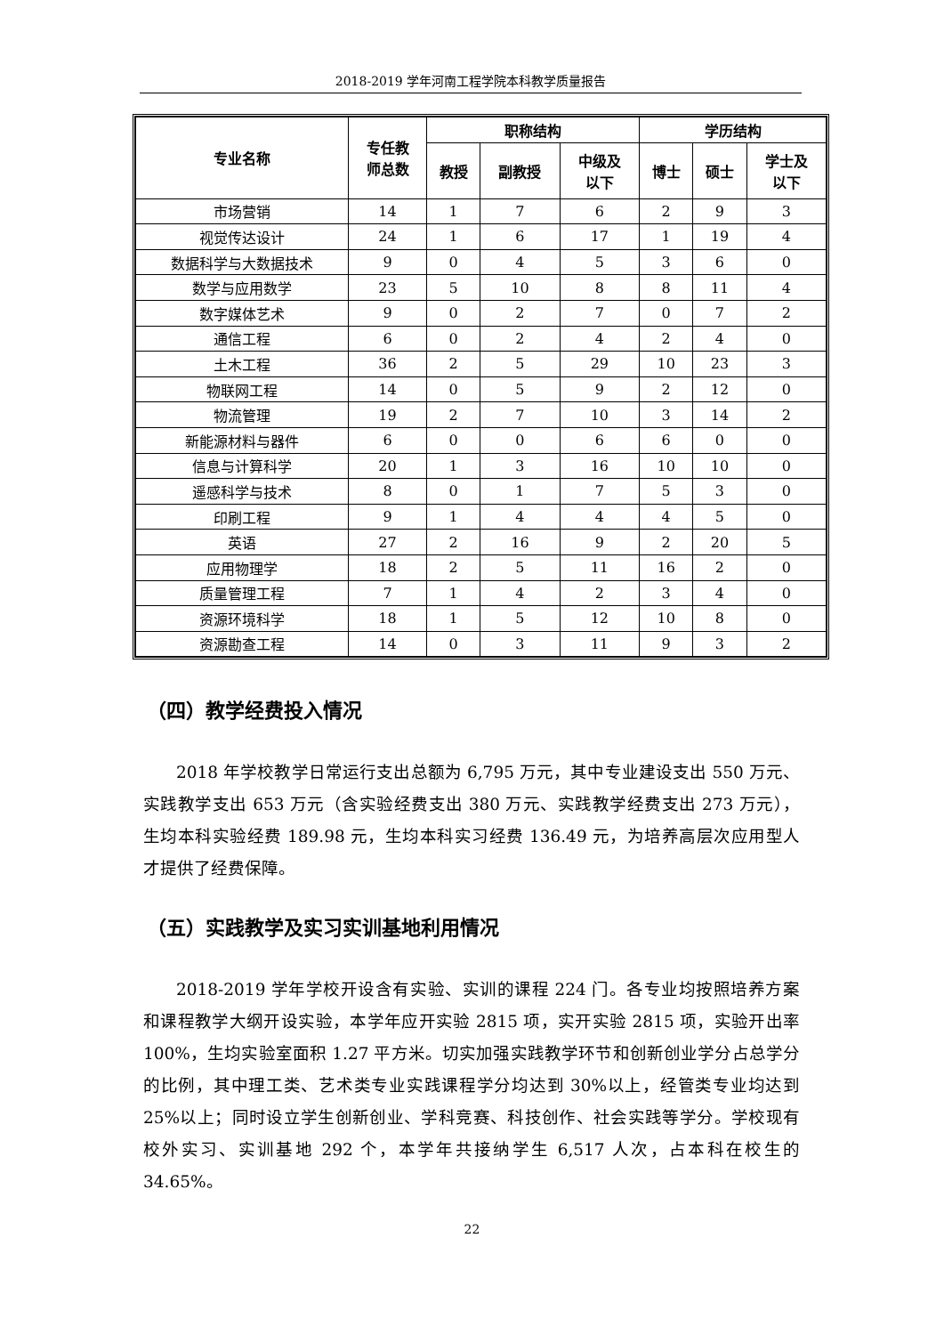2018-2019 学年河南工程学院本科教学质量报告
| 专业名称 | 专任教 师总数 | 职称结构 | | | 学历结构 | | |
| --- | --- | --- | --- | --- | --- | --- | --- |
| | | 教授 | 副教授 | 中级及 以下 | 博士 | 硕士 | 学士及 以下 |
| 市场营销 | 14 | 1 | 7 | 6 | 2 | 9 | 3 |
| 视觉传达设计 | 24 | 1 | 6 | 17 | 1 | 19 | 4 |
| 数据科学与大数据技术 | 9 | 0 | 4 | 5 | 3 | 6 | 0 |
| 数学与应用数学 | 23 | 5 | 10 | 8 | 8 | 11 | 4 |
| 数字媒体艺术 | 9 | 0 | 2 | 7 | 0 | 7 | 2 |
| 通信工程 | 6 | 0 | 2 | 4 | 2 | 4 | 0 |
| 土木工程 | 36 | 2 | 5 | 29 | 10 | 23 | 3 |
| 物联网工程 | 14 | 0 | 5 | 9 | 2 | 12 | 0 |
| 物流管理 | 19 | 2 | 7 | 10 | 3 | 14 | 2 |
| 新能源材料与器件 | 6 | 0 | 0 | 6 | 6 | 0 | 0 |
| 信息与计算科学 | 20 | 1 | 3 | 16 | 10 | 10 | 0 |
| 遥感科学与技术 | 8 | 0 | 1 | 7 | 5 | 3 | 0 |
| 印刷工程 | 9 | 1 | 4 | 4 | 4 | 5 | 0 |
| 英语 | 27 | 2 | 16 | 9 | 2 | 20 | 5 |
| 应用物理学 | 18 | 2 | 5 | 11 | 16 | 2 | 0 |
| 质量管理工程 | 7 | 1 | 4 | 2 | 3 | 4 | 0 |
| 资源环境科学 | 18 | 1 | 5 | 12 | 10 | 8 | 0 |
| 资源勘查工程 | 14 | 0 | 3 | 11 | 9 | 3 | 2 |
（四）教学经费投入情况
2018 年学校教学日常运行支出总额为 6,795 万元，其中专业建设支出 550 万元、实践教学支出 653 万元（含实验经费支出 380 万元、实践教学经费支出 273 万元），生均本科实验经费 189.98 元，生均本科实习经费 136.49 元，为培养高层次应用型人才提供了经费保障。
（五）实践教学及实习实训基地利用情况
2018-2019 学年学校开设含有实验、实训的课程 224 门。各专业均按照培养方案和课程教学大纲开设实验，本学年应开实验 2815 项，实开实验 2815 项，实验开出率 100%，生均实验室面积 1.27 平方米。切实加强实践教学环节和创新创业学分占总学分的比例，其中理工类、艺术类专业实践课程学分均达到 30%以上，经管类专业均达到 25%以上；同时设立学生创新创业、学科竞赛、科技创作、社会实践等学分。学校现有校外实习、实训基地 292 个，本学年共接纳学生 6,517 人次，占本科在校生的 34.65%。
22